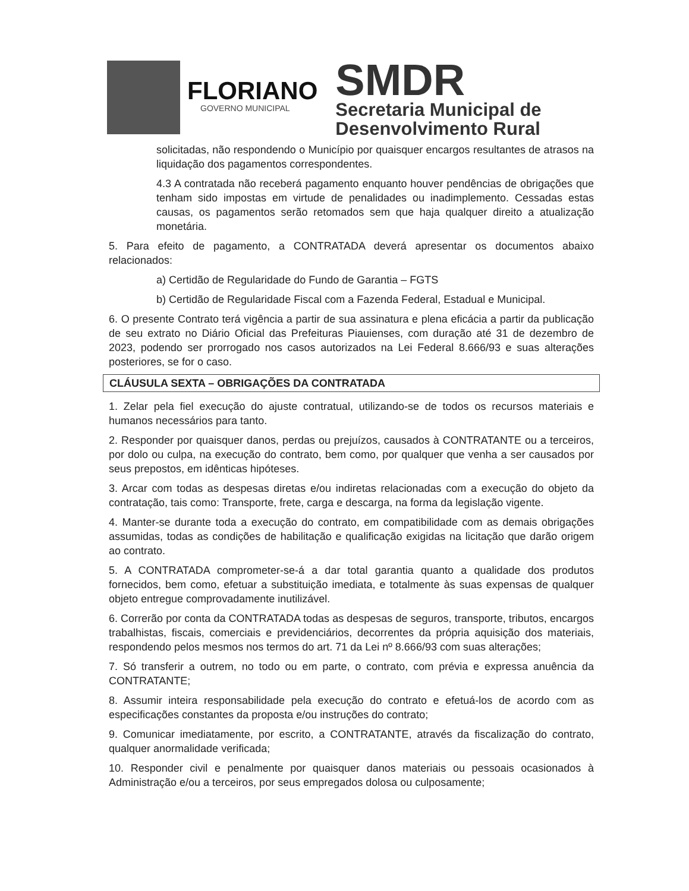FLORIANO
GOVERNO MUNICIPAL
SMDR
Secretaria Municipal de
Desenvolvimento Rural
solicitadas, não respondendo o Município por quaisquer encargos resultantes de atrasos na liquidação dos pagamentos correspondentes.
4.3 A contratada não receberá pagamento enquanto houver pendências de obrigações que tenham sido impostas em virtude de penalidades ou inadimplemento. Cessadas estas causas, os pagamentos serão retomados sem que haja qualquer direito a atualização monetária.
5. Para efeito de pagamento, a CONTRATADA deverá apresentar os documentos abaixo relacionados:
a) Certidão de Regularidade do Fundo de Garantia – FGTS
b) Certidão de Regularidade Fiscal com a Fazenda Federal, Estadual e Municipal.
6. O presente Contrato terá vigência a partir de sua assinatura e plena eficácia a partir da publicação de seu extrato no Diário Oficial das Prefeituras Piauienses, com duração até 31 de dezembro de 2023, podendo ser prorrogado nos casos autorizados na Lei Federal 8.666/93 e suas alterações posteriores, se for o caso.
CLÁUSULA SEXTA – OBRIGAÇÕES DA CONTRATADA
1. Zelar pela fiel execução do ajuste contratual, utilizando-se de todos os recursos materiais e humanos necessários para tanto.
2. Responder por quaisquer danos, perdas ou prejuízos, causados à CONTRATANTE ou a terceiros, por dolo ou culpa, na execução do contrato, bem como, por qualquer que venha a ser causados por seus prepostos, em idênticas hipóteses.
3. Arcar com todas as despesas diretas e/ou indiretas relacionadas com a execução do objeto da contratação, tais como: Transporte, frete, carga e descarga, na forma da legislação vigente.
4. Manter-se durante toda a execução do contrato, em compatibilidade com as demais obrigações assumidas, todas as condições de habilitação e qualificação exigidas na licitação que darão origem ao contrato.
5. A CONTRATADA comprometer-se-á a dar total garantia quanto a qualidade dos produtos fornecidos, bem como, efetuar a substituição imediata, e totalmente às suas expensas de qualquer objeto entregue comprovadamente inutilizável.
6. Correrão por conta da CONTRATADA todas as despesas de seguros, transporte, tributos, encargos trabalhistas, fiscais, comerciais e previdenciários, decorrentes da própria aquisição dos materiais, respondendo pelos mesmos nos termos do art. 71 da Lei nº 8.666/93 com suas alterações;
7. Só transferir a outrem, no todo ou em parte, o contrato, com prévia e expressa anuência da CONTRATANTE;
8. Assumir inteira responsabilidade pela execução do contrato e efetuá-los de acordo com as especificações constantes da proposta e/ou instruções do contrato;
9. Comunicar imediatamente, por escrito, a CONTRATANTE, através da fiscalização do contrato, qualquer anormalidade verificada;
10. Responder civil e penalmente por quaisquer danos materiais ou pessoais ocasionados à Administração e/ou a terceiros, por seus empregados dolosa ou culposamente;